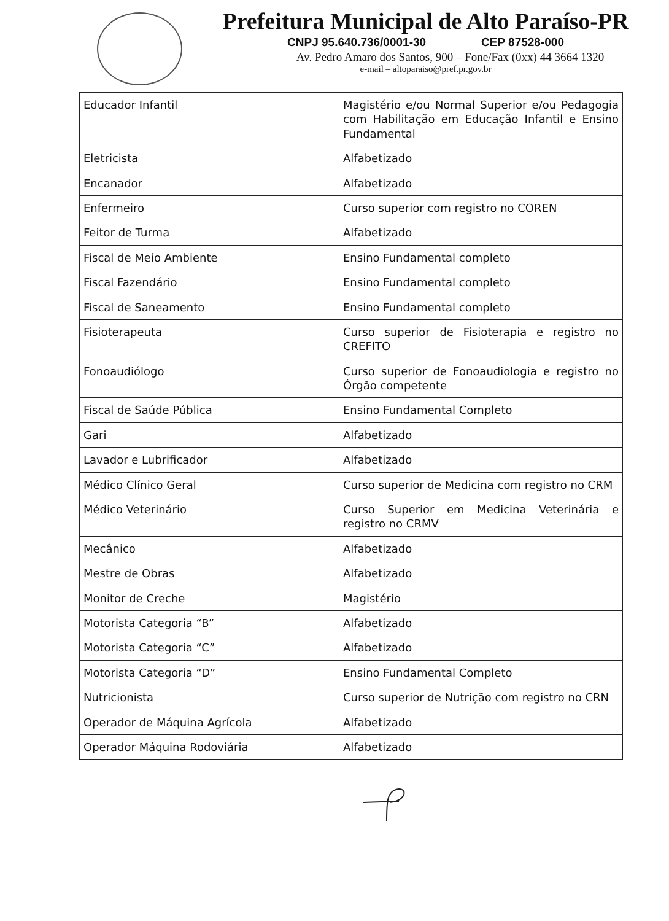Prefeitura Municipal de Alto Paraíso-PR
CNPJ 95.640.736/0001-30 CEP 87528-000
Av. Pedro Amaro dos Santos, 900 – Fone/Fax (0xx) 44 3664 1320
e-mail – altoparaiso@pref.pr.gov.br
| Educador Infantil | Magistério e/ou Normal Superior e/ou Pedagogia com Habilitação em Educação Infantil e Ensino Fundamental |
| Eletricista | Alfabetizado |
| Encanador | Alfabetizado |
| Enfermeiro | Curso superior com registro no COREN |
| Feitor de Turma | Alfabetizado |
| Fiscal de Meio Ambiente | Ensino Fundamental completo |
| Fiscal Fazendário | Ensino Fundamental completo |
| Fiscal de Saneamento | Ensino Fundamental completo |
| Fisioterapeuta | Curso superior de Fisioterapia e registro no CREFITO |
| Fonoaudiólogo | Curso superior de Fonoaudiologia e registro no Órgão competente |
| Fiscal de Saúde Pública | Ensino Fundamental Completo |
| Gari | Alfabetizado |
| Lavador e Lubrificador | Alfabetizado |
| Médico Clínico Geral | Curso superior de Medicina com registro no CRM |
| Médico Veterinário | Curso Superior em Medicina Veterinária e registro no CRMV |
| Mecânico | Alfabetizado |
| Mestre de Obras | Alfabetizado |
| Monitor de Creche | Magistério |
| Motorista Categoria “B” | Alfabetizado |
| Motorista Categoria “C” | Alfabetizado |
| Motorista Categoria “D” | Ensino Fundamental Completo |
| Nutricionista | Curso superior de Nutrição com registro no CRN |
| Operador de Máquina Agrícola | Alfabetizado |
| Operador Máquina Rodoviária | Alfabetizado |